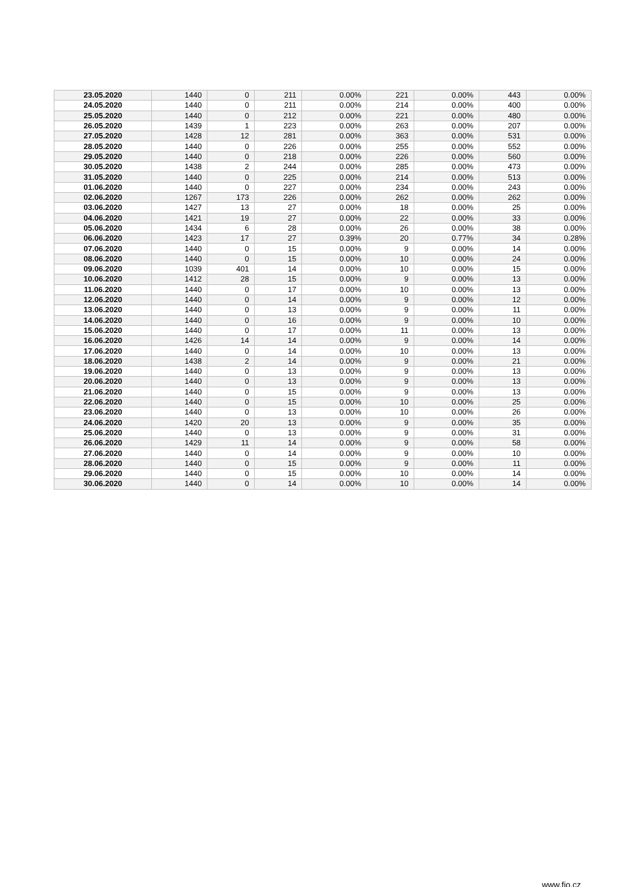| 23.05.2020 | 1440 | 0 | 211 | 0.00% | 221 | 0.00% | 443 | 0.00% |
| 24.05.2020 | 1440 | 0 | 211 | 0.00% | 214 | 0.00% | 400 | 0.00% |
| 25.05.2020 | 1440 | 0 | 212 | 0.00% | 221 | 0.00% | 480 | 0.00% |
| 26.05.2020 | 1439 | 1 | 223 | 0.00% | 263 | 0.00% | 207 | 0.00% |
| 27.05.2020 | 1428 | 12 | 281 | 0.00% | 363 | 0.00% | 531 | 0.00% |
| 28.05.2020 | 1440 | 0 | 226 | 0.00% | 255 | 0.00% | 552 | 0.00% |
| 29.05.2020 | 1440 | 0 | 218 | 0.00% | 226 | 0.00% | 560 | 0.00% |
| 30.05.2020 | 1438 | 2 | 244 | 0.00% | 285 | 0.00% | 473 | 0.00% |
| 31.05.2020 | 1440 | 0 | 225 | 0.00% | 214 | 0.00% | 513 | 0.00% |
| 01.06.2020 | 1440 | 0 | 227 | 0.00% | 234 | 0.00% | 243 | 0.00% |
| 02.06.2020 | 1267 | 173 | 226 | 0.00% | 262 | 0.00% | 262 | 0.00% |
| 03.06.2020 | 1427 | 13 | 27 | 0.00% | 18 | 0.00% | 25 | 0.00% |
| 04.06.2020 | 1421 | 19 | 27 | 0.00% | 22 | 0.00% | 33 | 0.00% |
| 05.06.2020 | 1434 | 6 | 28 | 0.00% | 26 | 0.00% | 38 | 0.00% |
| 06.06.2020 | 1423 | 17 | 27 | 0.39% | 20 | 0.77% | 34 | 0.28% |
| 07.06.2020 | 1440 | 0 | 15 | 0.00% | 9 | 0.00% | 14 | 0.00% |
| 08.06.2020 | 1440 | 0 | 15 | 0.00% | 10 | 0.00% | 24 | 0.00% |
| 09.06.2020 | 1039 | 401 | 14 | 0.00% | 10 | 0.00% | 15 | 0.00% |
| 10.06.2020 | 1412 | 28 | 15 | 0.00% | 9 | 0.00% | 13 | 0.00% |
| 11.06.2020 | 1440 | 0 | 17 | 0.00% | 10 | 0.00% | 13 | 0.00% |
| 12.06.2020 | 1440 | 0 | 14 | 0.00% | 9 | 0.00% | 12 | 0.00% |
| 13.06.2020 | 1440 | 0 | 13 | 0.00% | 9 | 0.00% | 11 | 0.00% |
| 14.06.2020 | 1440 | 0 | 16 | 0.00% | 9 | 0.00% | 10 | 0.00% |
| 15.06.2020 | 1440 | 0 | 17 | 0.00% | 11 | 0.00% | 13 | 0.00% |
| 16.06.2020 | 1426 | 14 | 14 | 0.00% | 9 | 0.00% | 14 | 0.00% |
| 17.06.2020 | 1440 | 0 | 14 | 0.00% | 10 | 0.00% | 13 | 0.00% |
| 18.06.2020 | 1438 | 2 | 14 | 0.00% | 9 | 0.00% | 21 | 0.00% |
| 19.06.2020 | 1440 | 0 | 13 | 0.00% | 9 | 0.00% | 13 | 0.00% |
| 20.06.2020 | 1440 | 0 | 13 | 0.00% | 9 | 0.00% | 13 | 0.00% |
| 21.06.2020 | 1440 | 0 | 15 | 0.00% | 9 | 0.00% | 13 | 0.00% |
| 22.06.2020 | 1440 | 0 | 15 | 0.00% | 10 | 0.00% | 25 | 0.00% |
| 23.06.2020 | 1440 | 0 | 13 | 0.00% | 10 | 0.00% | 26 | 0.00% |
| 24.06.2020 | 1420 | 20 | 13 | 0.00% | 9 | 0.00% | 35 | 0.00% |
| 25.06.2020 | 1440 | 0 | 13 | 0.00% | 9 | 0.00% | 31 | 0.00% |
| 26.06.2020 | 1429 | 11 | 14 | 0.00% | 9 | 0.00% | 58 | 0.00% |
| 27.06.2020 | 1440 | 0 | 14 | 0.00% | 9 | 0.00% | 10 | 0.00% |
| 28.06.2020 | 1440 | 0 | 15 | 0.00% | 9 | 0.00% | 11 | 0.00% |
| 29.06.2020 | 1440 | 0 | 15 | 0.00% | 10 | 0.00% | 14 | 0.00% |
| 30.06.2020 | 1440 | 0 | 14 | 0.00% | 10 | 0.00% | 14 | 0.00% |
www.fio.cz